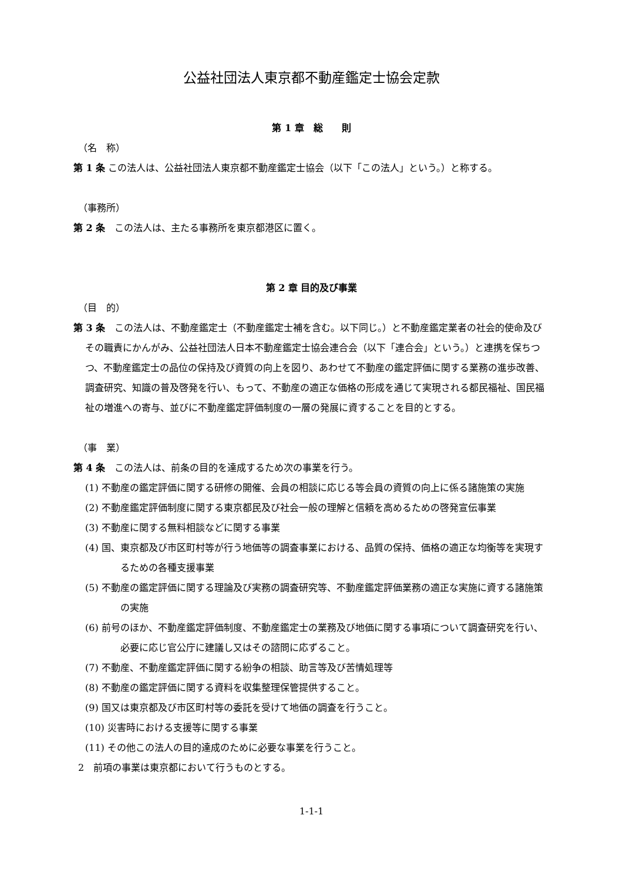公益社団法人東京都不動産鑑定士協会定款
第 1 章　総　　則
（名　称）
第 1 条 この法人は、公益社団法人東京都不動産鑑定士協会（以下「この法人」という。）と称する。
（事務所）
第 2 条　この法人は、主たる事務所を東京都港区に置く。
第 2 章 目的及び事業
（目　的）
第 3 条　この法人は、不動産鑑定士（不動産鑑定士補を含む。以下同じ。）と不動産鑑定業者の社会的使命及びその職責にかんがみ、公益社団法人日本不動産鑑定士協会連合会（以下「連合会」という。）と連携を保ちつつ、不動産鑑定士の品位の保持及び資質の向上を図り、あわせて不動産の鑑定評価に関する業務の進歩改善、調査研究、知識の普及啓発を行い、もって、不動産の適正な価格の形成を通じて実現される都民福祉、国民福祉の増進への寄与、並びに不動産鑑定評価制度の一層の発展に資することを目的とする。
（事　業）
第 4 条　この法人は、前条の目的を達成するため次の事業を行う。
(1) 不動産の鑑定評価に関する研修の開催、会員の相談に応じる等会員の資質の向上に係る諸施策の実施
(2) 不動産鑑定評価制度に関する東京都民及び社会一般の理解と信頼を高めるための啓発宣伝事業
(3) 不動産に関する無料相談などに関する事業
(4) 国、東京都及び市区町村等が行う地価等の調査事業における、品質の保持、価格の適正な均衡等を実現するための各種支援事業
(5) 不動産の鑑定評価に関する理論及び実務の調査研究等、不動産鑑定評価業務の適正な実施に資する諸施策の実施
(6) 前号のほか、不動産鑑定評価制度、不動産鑑定士の業務及び地価に関する事項について調査研究を行い、必要に応じ官公庁に建議し又はその諮問に応ずること。
(7) 不動産、不動産鑑定評価に関する紛争の相談、助言等及び苦情処理等
(8) 不動産の鑑定評価に関する資料を収集整理保管提供すること。
(9) 国又は東京都及び市区町村等の委託を受けて地価の調査を行うこと。
(10) 災害時における支援等に関する事業
(11) その他この法人の目的達成のために必要な事業を行うこと。
2　前項の事業は東京都において行うものとする。
1-1-1